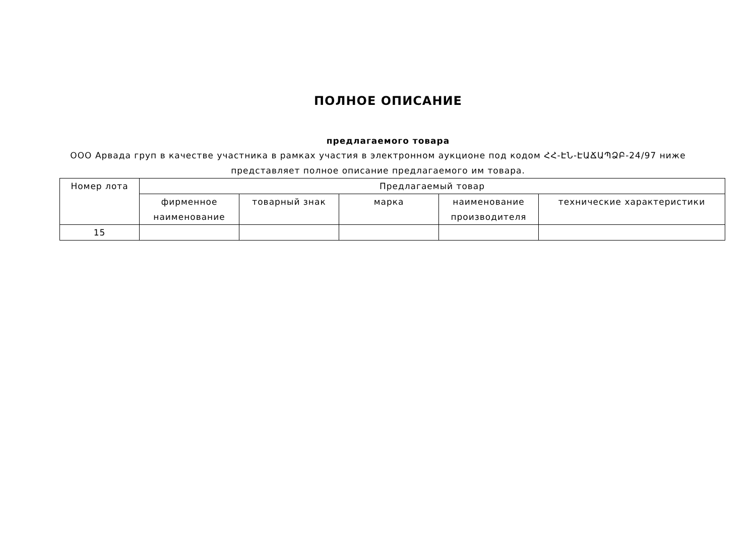ПОЛНОЕ ОПИСАНИЕ
предлагаемого товара
ООО Арвада груп в качестве участника в рамках участия в электронном аукционе под кодом ՀՀ-ԷՆ-ԷԱՃԱՊՁԲ-24/97 ниже представляет полное описание предлагаемого им товара.
| Номер лота | Предлагаемый товар | | | | |
| --- | --- | --- | --- | --- | --- |
| | фирменное наименование | товарный знак | марка | наименование производителя | технические характеристики |
| 15 | | | | | |